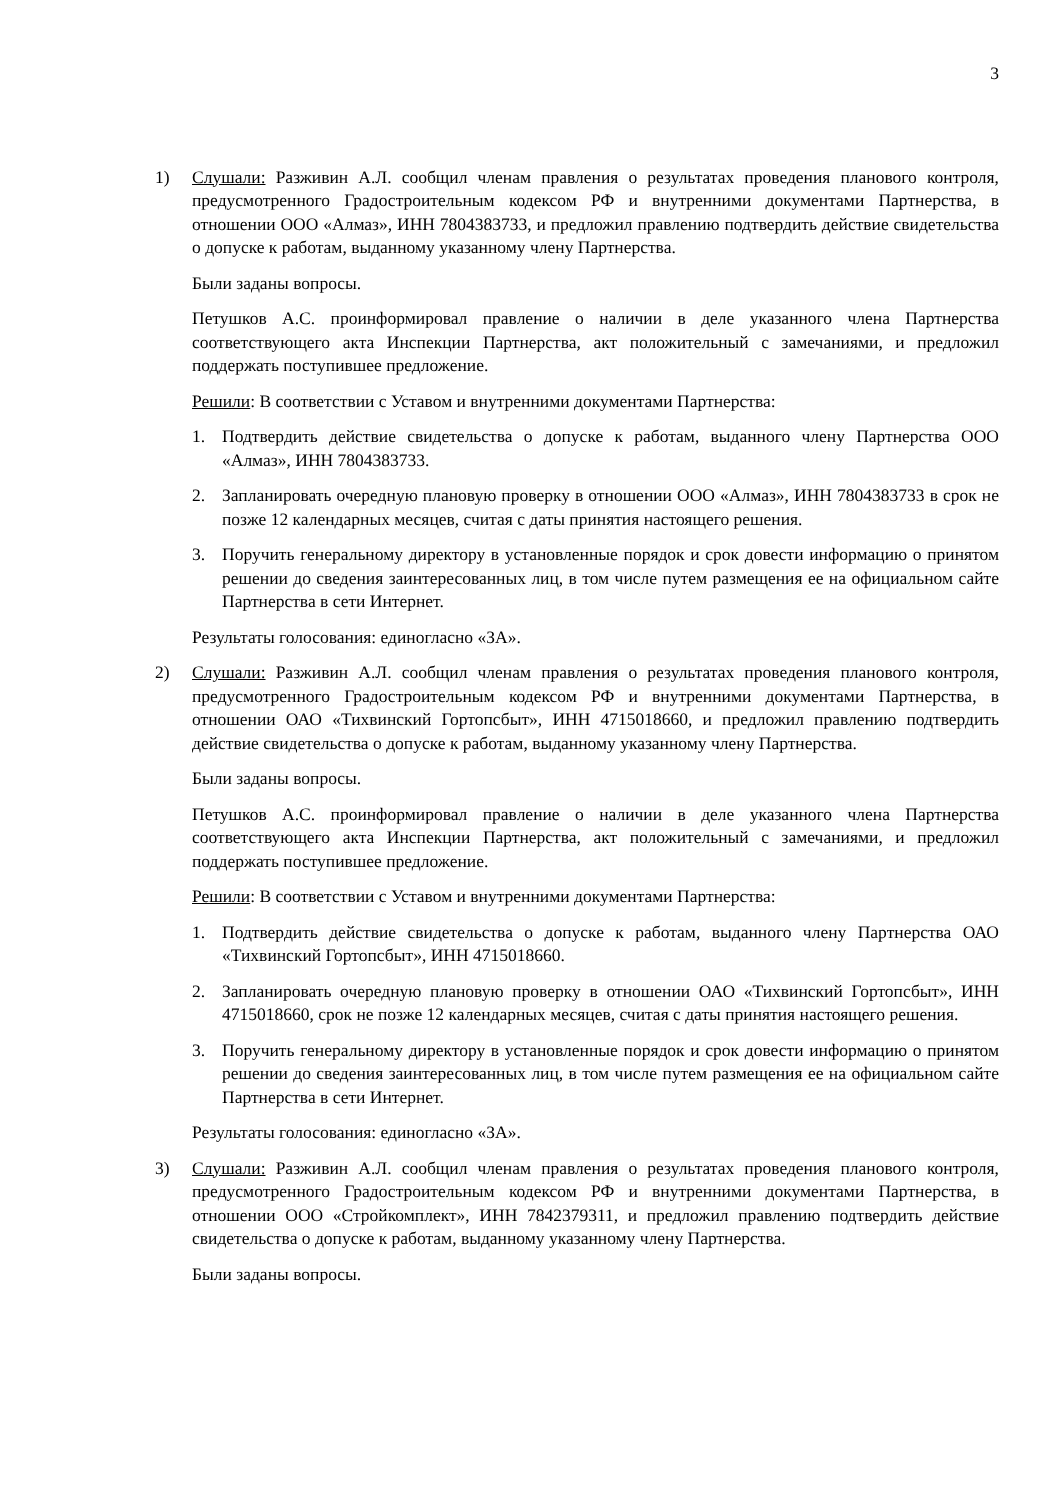3
1) Слушали: Разживин А.Л. сообщил членам правления о результатах проведения планового контроля, предусмотренного Градостроительным кодексом РФ и внутренними документами Партнерства, в отношении ООО «Алмаз», ИНН 7804383733, и предложил правлению подтвердить действие свидетельства о допуске к работам, выданному указанному члену Партнерства.
Были заданы вопросы.
Петушков А.С. проинформировал правление о наличии в деле указанного члена Партнерства соответствующего акта Инспекции Партнерства, акт положительный с замечаниями, и предложил поддержать поступившее предложение.
Решили: В соответствии с Уставом и внутренними документами Партнерства:
1. Подтвердить действие свидетельства о допуске к работам, выданного члену Партнерства ООО «Алмаз», ИНН 7804383733.
2. Запланировать очередную плановую проверку в отношении ООО «Алмаз», ИНН 7804383733 в срок не позже 12 календарных месяцев, считая с даты принятия настоящего решения.
3. Поручить генеральному директору в установленные порядок и срок довести информацию о принятом решении до сведения заинтересованных лиц, в том числе путем размещения ее на официальном сайте Партнерства в сети Интернет.
Результаты голосования: единогласно «ЗА».
2) Слушали: Разживин А.Л. сообщил членам правления о результатах проведения планового контроля, предусмотренного Градостроительным кодексом РФ и внутренними документами Партнерства, в отношении ОАО «Тихвинский Гортопсбыт», ИНН 4715018660, и предложил правлению подтвердить действие свидетельства о допуске к работам, выданному указанному члену Партнерства.
Были заданы вопросы.
Петушков А.С. проинформировал правление о наличии в деле указанного члена Партнерства соответствующего акта Инспекции Партнерства, акт положительный с замечаниями, и предложил поддержать поступившее предложение.
Решили: В соответствии с Уставом и внутренними документами Партнерства:
1. Подтвердить действие свидетельства о допуске к работам, выданного члену Партнерства ОАО «Тихвинский Гортопсбыт», ИНН 4715018660.
2. Запланировать очередную плановую проверку в отношении ОАО «Тихвинский Гортопсбыт», ИНН 4715018660, срок не позже 12 календарных месяцев, считая с даты принятия настоящего решения.
3. Поручить генеральному директору в установленные порядок и срок довести информацию о принятом решении до сведения заинтересованных лиц, в том числе путем размещения ее на официальном сайте Партнерства в сети Интернет.
Результаты голосования: единогласно «ЗА».
3) Слушали: Разживин А.Л. сообщил членам правления о результатах проведения планового контроля, предусмотренного Градостроительным кодексом РФ и внутренними документами Партнерства, в отношении ООО «Стройкомплект», ИНН 7842379311, и предложил правлению подтвердить действие свидетельства о допуске к работам, выданному указанному члену Партнерства.
Были заданы вопросы.